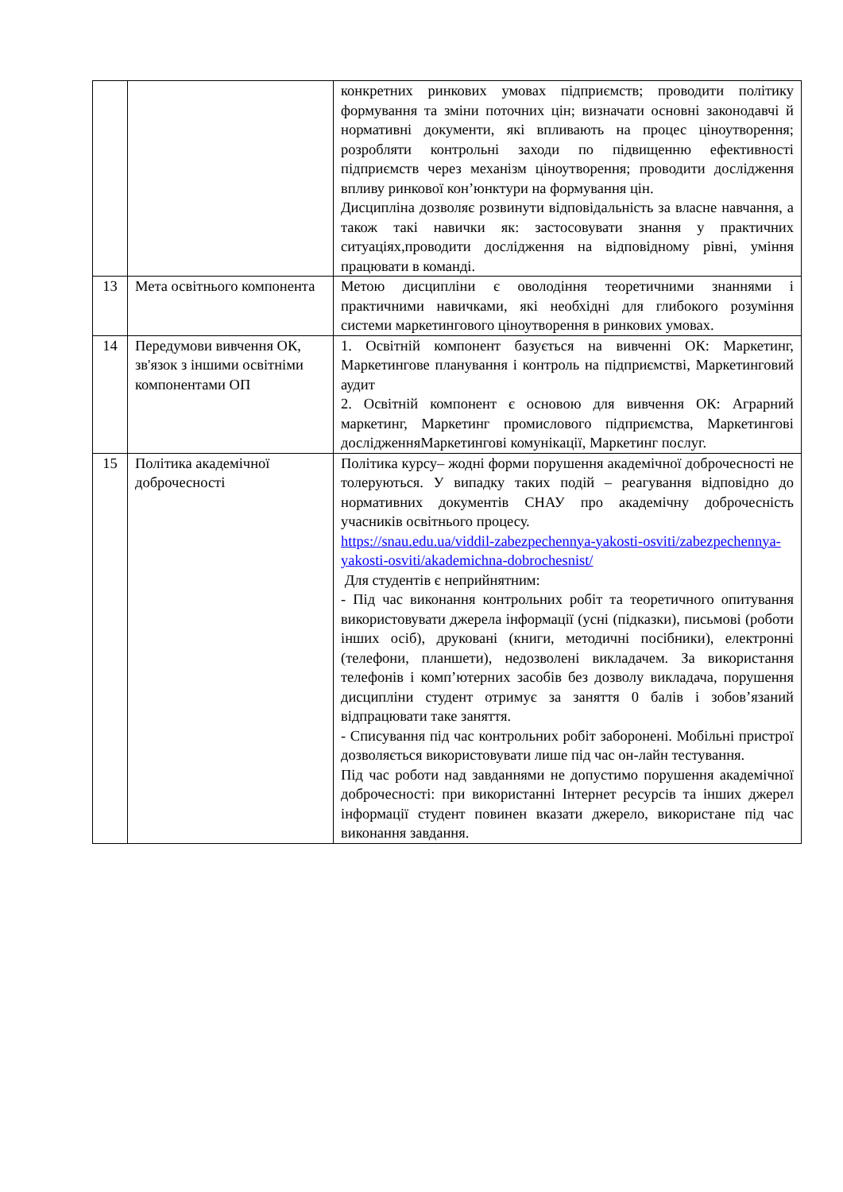| | | конкретних ринкових умовах підприємств; проводити політику формування та зміни поточних цін; визначати основні законодавчі й нормативні документи, які впливають на процес ціноутворення; розробляти контрольні заходи по підвищенню ефективності підприємств через механізм ціноутворення; проводити дослідження впливу ринкової кон’юнктури на формування цін. Дисципліна дозволяє розвинути відповідальність за власне навчання, а також такі навички як: застосовувати знання у практичних ситуаціях,проводити дослідження на відповідному рівні, уміння працювати в команді. |
| 13 | Мета освітнього компонента | Метою дисципліни є оволодіння теоретичними знаннями і практичними навичками, які необхідні для глибокого розуміння системи маркетингового ціноутворення в ринкових умовах. |
| 14 | Передумови вивчення ОК, зв'язок з іншими освітніми компонентами ОП | 1. Освітній компонент базується на вивченні ОК: Маркетинг, Маркетингове планування і контроль на підприємстві, Маркетинговий аудит 2. Освітній компонент є основою для вивчення ОК: Аграрний маркетинг, Маркетинг промислового підприємства, Маркетингові дослідженняМаркетингові комунікації, Маркетинг послуг. |
| 15 | Політика академічної доброчесності | Політика курсу– жодні форми порушення академічної доброчесності не толеруються. У випадку таких подій – реагування відповідно до нормативних документів СНАУ про академічну доброчесність учасників освітнього процесу. https://snau.edu.ua/viddil-zabezpechennya-yakosti-osviti/zabezpechennya-yakosti-osviti/akademichna-dobrochesnist/ Для студентів є неприйнятним: - Під час виконання контрольних робіт та теоретичного опитування використовувати джерела інформації (усні (підказки), письмові (роботи інших осіб), друковані (книги, методичні посібники), електронні (телефони, планшети), недозволені викладачем. За використання телефонів і комп’ютерних засобів без дозволу викладача, порушення дисципліни студент отримує за заняття 0 балів і зобов’язаний відпрацювати таке заняття. - Списування під час контрольних робіт заборонені. Мобільні пристрої дозволяється використовувати лише під час он-лайн тестування. Під час роботи над завданнями не допустимо порушення академічної доброчесності: при використанні Інтернет ресурсів та інших джерел інформації студент повинен вказати джерело, використане під час виконання завдання. |